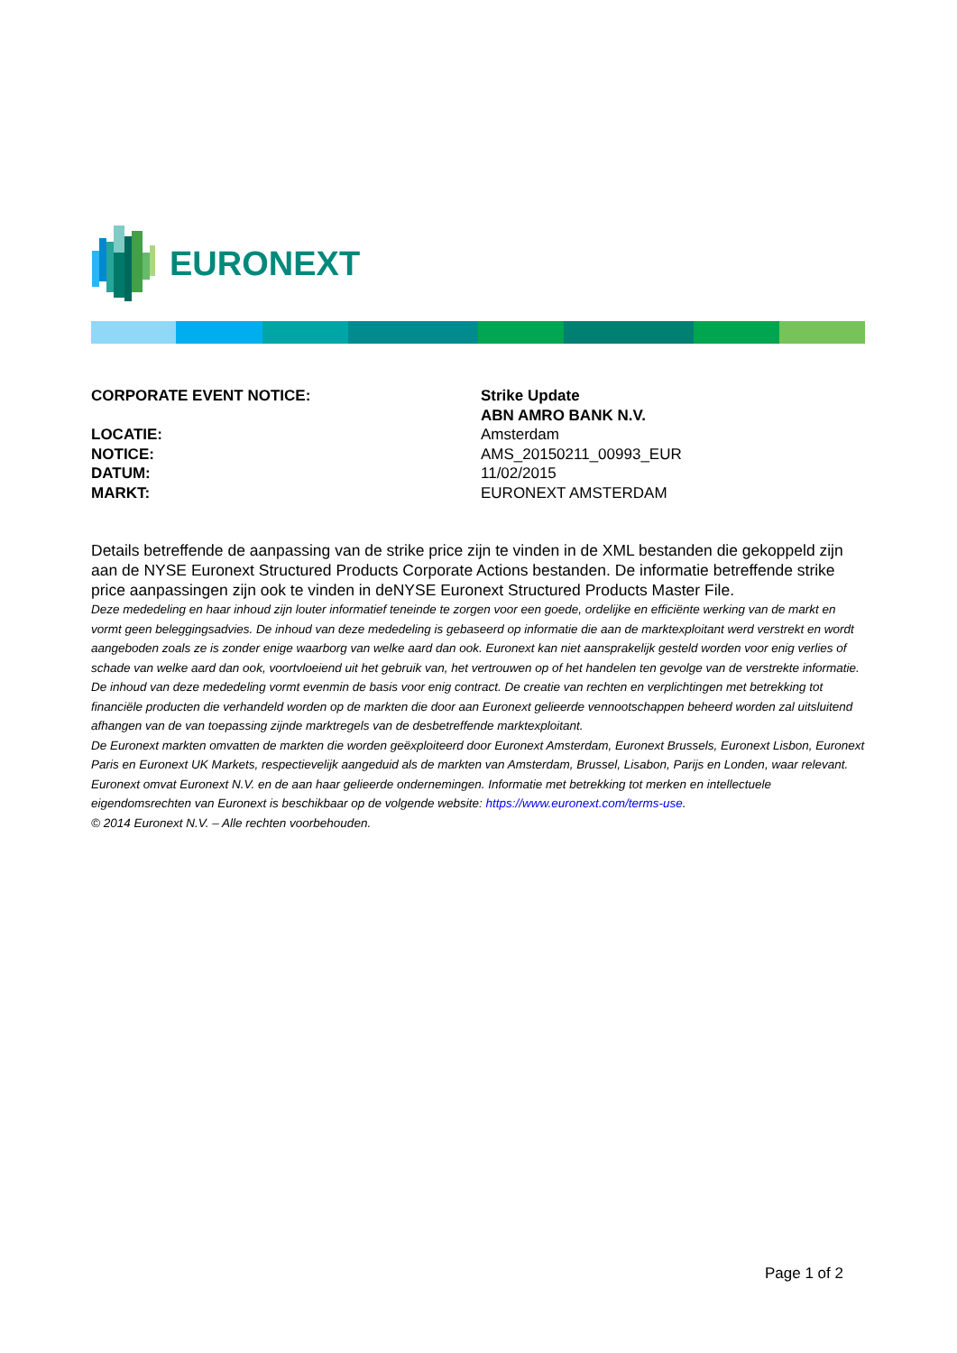EURONEXT
CORPORATE EVENT NOTICE: Strike Update
ABN AMRO BANK N.V.
LOCATIE: Amsterdam
NOTICE: AMS_20150211_00993_EUR
DATUM: 11/02/2015
MARKT: EURONEXT AMSTERDAM
Details betreffende de aanpassing van de strike price zijn te vinden in de XML bestanden die gekoppeld zijn aan de NYSE Euronext Structured Products Corporate Actions bestanden. De informatie betreffende strike price aanpassingen zijn ook te vinden in deNYSE Euronext Structured Products Master File.
Deze mededeling en haar inhoud zijn louter informatief teneinde te zorgen voor een goede, ordelijke en efficiënte werking van de markt en vormt geen beleggingsadvies. De inhoud van deze mededeling is gebaseerd op informatie die aan de marktexploitant werd verstrekt en wordt aangeboden zoals ze is zonder enige waarborg van welke aard dan ook. Euronext kan niet aansprakelijk gesteld worden voor enig verlies of schade van welke aard dan ook, voortvloeiend uit het gebruik van, het vertrouwen op of het handelen ten gevolge van de verstrekte informatie. De inhoud van deze mededeling vormt evenmin de basis voor enig contract. De creatie van rechten en verplichtingen met betrekking tot financiële producten die verhandeld worden op de markten die door aan Euronext gelieerde vennootschappen beheerd worden zal uitsluitend afhangen van de van toepassing zijnde marktregels van de desbetreffende marktexploitant.
De Euronext markten omvatten de markten die worden geëxploiteerd door Euronext Amsterdam, Euronext Brussels, Euronext Lisbon, Euronext Paris en Euronext UK Markets, respectievelijk aangeduid als de markten van Amsterdam, Brussel, Lisabon, Parijs en Londen, waar relevant.
Euronext omvat Euronext N.V. en de aan haar gelieerde ondernemingen. Informatie met betrekking tot merken en intellectuele eigendomsrechten van Euronext is beschikbaar op de volgende website: https://www.euronext.com/terms-use.
© 2014 Euronext N.V. – Alle rechten voorbehouden.
Page 1 of 2